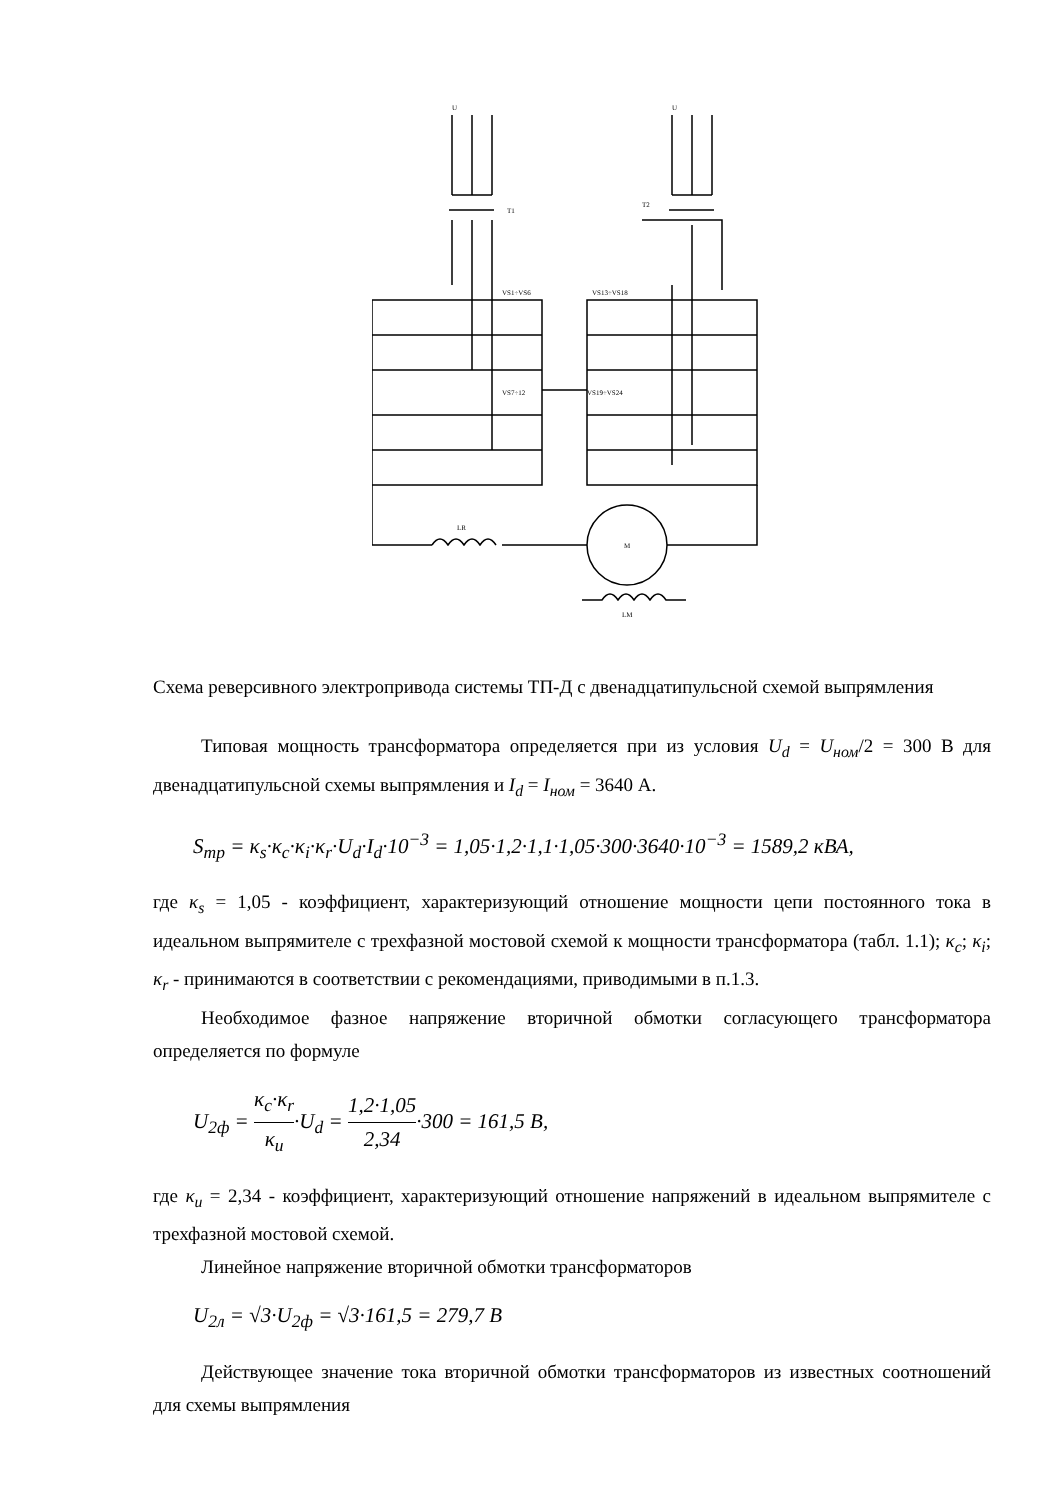U
U
T1
T2
VS1÷VS6
VS13÷VS18
VS7÷12
VS19÷VS24
LR
M
LM
Схема реверсивного электропривода системы ТП-Д с двенадцатипульсной схемой выпрямления
Типовая мощность трансформатора определяется при из условия U<sub>d</sub> = U<sub>ном</sub>/2 = 300 В для двенадцатипульсной схемы выпрямления и I<sub>d</sub> = I<sub>ном</sub> = 3640 А.
S<sub>тр</sub> = κ<sub>s</sub>·κ<sub>c</sub>·κ<sub>i</sub>·κ<sub>r</sub>·U<sub>d</sub>·I<sub>d</sub>·10<sup>−3</sup> = 1,05·1,2·1,1·1,05·300·3640·10<sup>−3</sup> = 1589,2 кВА,
где κ<sub>s</sub> = 1,05 - коэффициент, характеризующий отношение мощности цепи постоянного тока в идеальном выпрямителе с трехфазной мостовой схемой к мощности трансформатора (табл. 1.1); κ<sub>c</sub>; κ<sub>i</sub>; κ<sub>r</sub> - принимаются в соответствии с рекомендациями, приводимыми в п.1.3.
Необходимое фазное напряжение вторичной обмотки согласующего трансформатора определяется по формуле
U<sub>2ф</sub> = κ<sub>c</sub>·κ<sub>r</sub> κ<sub>u</sub>·U<sub>d</sub> = 1,2·1,05 2,34·300 = 161,5 В,
где κ<sub>u</sub> = 2,34 - коэффициент, характеризующий отношение напряжений в идеальном выпрямителе с трехфазной мостовой схемой.
Линейное напряжение вторичной обмотки трансформаторов
U<sub>2л</sub> = √3·U<sub>2ф</sub> = √3·161,5 = 279,7 В
Действующее значение тока вторичной обмотки трансформаторов из известных соотношений для схемы выпрямления